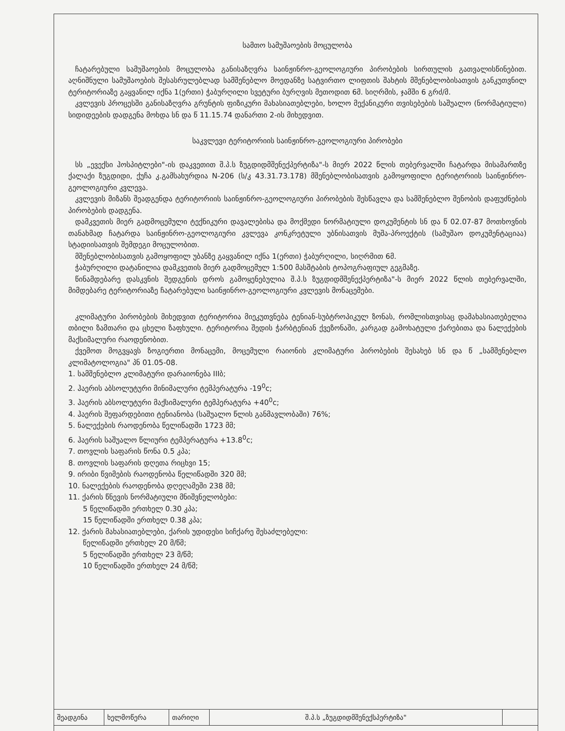სამთო სამუშაოების მოცულობა
ჩატარებული სამუშაოების მოცულობა განისაზღვრა საინჟინრო-გეოლოგიური პირობების სირთულის გათვალისწინებით. აღნიშნული სამუშაოების შესასრულებლად სამშენებლო მოედანზე სატვირთო ლიფთის შახტის მშენებლობისათვის განკუთვნილ ტერიტორიაზე გაყვანილ იქნა 1(ერთი) ჭაბურღილი სვეტური ბურღვის მეთოდით 6მ. სიღრმის, ჯამში 6 გრძ/მ.
კვლევის პროცესში განისაზღვრა გრუნტის ფიზიკური მახასიათებლები, ხოლო მექანიკური თვისებების საშუალო (ნორმატიული) სიდიდეების დადგენა მოხდა სნ და წ 11.15.74 დანართი 2-ის მიხედვით.
საკვლევი ტერიტორიის საინჟინრო-გეოლოგიური პირობები
სს „ევექსი ჰოსპიტლები"-ის დაკვეთით შ.პ.ს ზუგდიდმშენექპერტიზა"-ს მიერ 2022 წლის თებერვალში ჩატარდა მისამართზე ქალაქი ზუგდიდი, ქუჩა კ.გამსახურდია N-206 (ს/კ 43.31.73.178) მშენებლობისათვის გამოყოფილი ტერიტორიის საინჟინრო-გეოლოგიური კვლევა.
კვლევის მიზანს შეადგენდა ტერიტორიის საინჟინრო-გეოლოგიური პირობების შესწავლა და სამშენებლო შენობის დაფუძნების პირობების დადგენა.
დამკვეთის მიერ გადმოცემული ტექნიკური დავალებისა და მოქმედი ნორმატიული დოკუმენტის სნ და წ 02.07-87 მოთხოვნის თანახმად ჩატარდა საინჟინრო-გეოლოგიური კვლევა კონკრეტული უბნისათვის მუშა-პროექტის (სამუშაო დოკუმენტაციაა) სტადიისათვის შემდეგი მოცულობით.
მშენებლობისათვის გამოყოფილ უბანზე გაყვანილ იქნა 1(ერთი) ჭაბურღილი, სიღრმით 6მ.
ჭაბურღილი დატანილია დამკვეთის მიერ გადმოცემულ 1:500 მასშტაბის ტოპოგრაფიულ გეგმაზე.
წინამდებარე დასკვნის შედგენის დროს გამოყენებულია შ.პ.ს ზუგდიდმშენექპერტიზა"-ს მიერ 2022 წლის თებერვალში, მიმდებარე ტერიტორიაზე ჩატარებული საინჟინრო-გეოლოგიური კვლევის მონაცემები.
კლიმატური პირობების მიხედვით ტერიტორია მიეკუთვნება ტენიან-სუბტროპიკულ ზონას, რომლისთვისაც დამახასიათებელია თბილი ზამთარი და ცხელი ზაფხული. ტერიტორია შედის ჭარბტენიან ქვეზონაში, კარგად გამოხატული ქარებითა და ნალექების მაქსიმალური რაოდენობით.
ქვემოთ მოგვყავს ზოგიერთი მონაცემი, მოცემული რაიონის კლიმატური პირობების შესახებ სნ და წ „სამშენებლო კლიმატოლოგია" პნ 01.05-08.
1. სამშენებლო კლიმატური დარაიონება IIIბ;
2. ჰაერის აბსოლუტური მინიმალური ტემპერატურა -19<sup>0</sup>c;
3. ჰაერის აბსოლუტური მაქსიმალური ტემპერატურა +40<sup>0</sup>c;
4. ჰაერის შეფარდებითი ტენიანობა (საშუალო წლის განმავლობაში) 76%;
5. ნალექების რაოდენობა წელიწადში 1723 მმ;
6. ჰაერის საშუალო წლიური ტემპერატურა +13.8<sup>0</sup>c;
7. თოვლის საფარის წონა 0.5 კპა;
8. თოვლის საფარის დღეთა რიცხვი 15;
9. ირიბი წვიმების რაოდენობა წელიწადში 320 მმ;
10. ნალექების რაოდენობა დღეღამეში 238 მმ;
11. ქარის წნევის ნორმატიული მნიშვნელობები:
5 წელიწადში ერთხელ 0.30 კპა;
15 წელიწადში ერთხელ 0.38 კპა;
12. ქარის მახასიათებლები, ქარის უდიდესი სიჩქარე შესაძლებელი:
წელიწადში ერთხელ 20 მ/წმ;
5 წელიწადში ერთხელ 23 მ/წმ;
10 წელიწადში ერთხელ 24 მ/წმ;
| შეადგინა | ხელმოწერა | თარიღი | შ.პ.ს „ზუგდიდმშენექსპერტიზა" | |